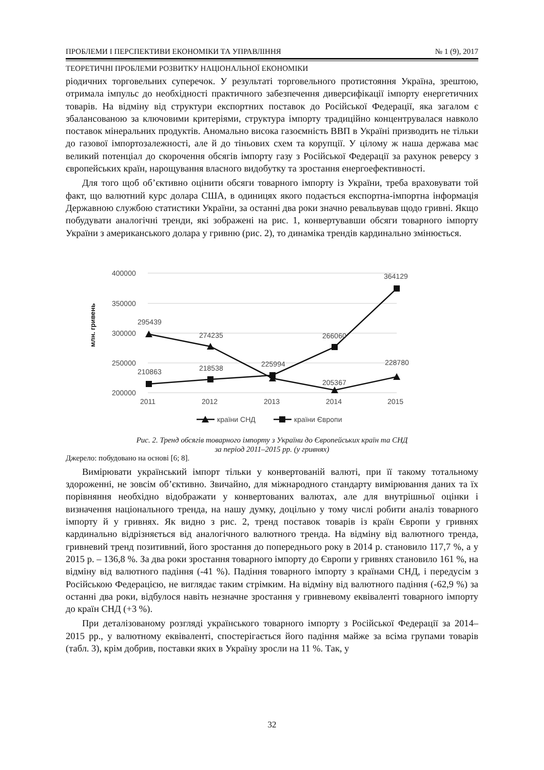ПРОБЛЕМИ І ПЕРСПЕКТИВИ ЕКОНОМІКИ ТА УПРАВЛІННЯ № 1 (9), 2017
ТЕОРЕТИЧНІ ПРОБЛЕМИ РОЗВИТКУ НАЦІОНАЛЬНОЇ ЕКОНОМІКИ
ріодичних торговельних суперечок. У результаті торговельного протистояння Україна, зрештою, отримала імпульс до необхідності практичного забезпечення диверсифікації імпорту енергетичних товарів. На відміну від структури експортних поставок до Російської Федерації, яка загалом є збалансованою за ключовими критеріями, структура імпорту традиційно концентрувалася навколо поставок мінеральних продуктів. Аномально висока газоємність ВВП в Україні призводить не тільки до газової імпортозалежності, але й до тіньових схем та корупції. У цілому ж наша держава має великий потенціал до скорочення обсягів імпорту газу з Російської Федерації за рахунок реверсу з європейських країн, нарощування власного видобутку та зростання енергоефективності.
Для того щоб об’єктивно оцінити обсяги товарного імпорту із України, треба враховувати той факт, що валютний курс долара США, в одиницях якого подається експортна-імпортна інформація Державною службою статистики України, за останні два роки значно ревальвував щодо гривні. Якщо побудувати аналогічні тренди, які зображені на рис. 1, конвертувавши обсяги товарного імпорту України з американського долара у гривню (рис. 2), то динаміка трендів кардинально змінюється.
400000
350000
300000
250000
200000
млн. гривень
2011
2012
2013
2014
2015
295439
274235
225994
205367
228780
210863
218538
266060
364129
країни СНД
країни Європи
Рис. 2. Тренд обсягів товарного імпорту з України до Європейських країн та СНД
за період 2011–2015 рр. (у гривнях)
Джерело: побудовано на основі [6; 8].
Вимірювати український імпорт тільки у конвертованій валюті, при її такому тотальному здороженні, не зовсім об’єктивно. Звичайно, для міжнародного стандарту вимірювання даних та їх порівняння необхідно відображати у конвертованих валютах, але для внутрішньої оцінки і визначення національного тренда, на нашу думку, доцільно у тому числі робити аналіз товарного імпорту й у гривнях. Як видно з рис. 2, тренд поставок товарів із країн Європи у гривнях кардинально відрізняється від аналогічного валютного тренда. На відміну від валютного тренда, гривневий тренд позитивний, його зростання до попереднього року в 2014 р. становило 117,7 %, а у 2015 р. – 136,8 %. За два роки зростання товарного імпорту до Європи у гривнях становило 161 %, на відміну від валютного падіння (-41 %). Падіння товарного імпорту з країнами СНД, і передусім з Російською Федерацією, не виглядає таким стрімким. На відміну від валютного падіння (-62,9 %) за останні два роки, відбулося навіть незначне зростання у гривневому еквіваленті товарного імпорту до країн СНД (+3 %).
При деталізованому розгляді українського товарного імпорту з Російської Федерації за 2014–2015 рр., у валютному еквіваленті, спостерігається його падіння майже за всіма групами товарів (табл. 3), крім добрив, поставки яких в Україну зросли на 11 %. Так, у
32